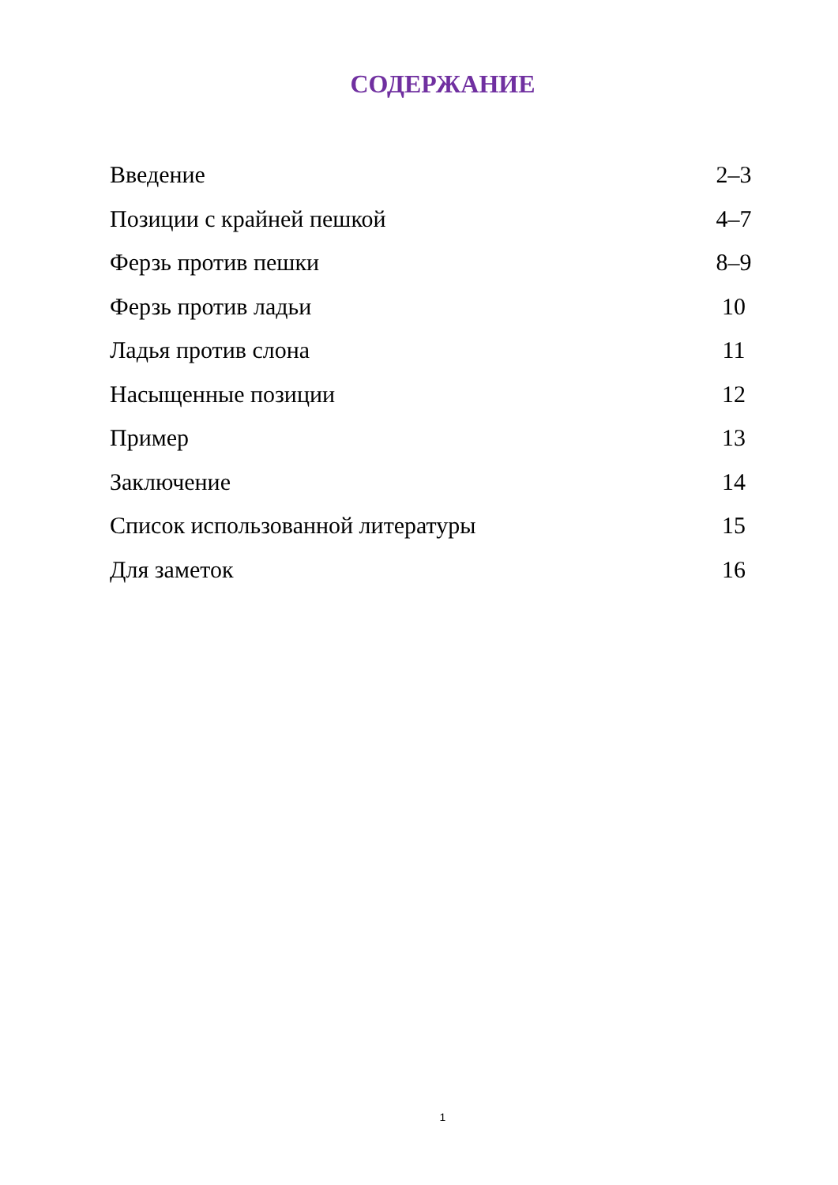СОДЕРЖАНИЕ
Введение 2–3
Позиции с крайней пешкой 4–7
Ферзь против пешки 8–9
Ферзь против ладьи 10
Ладья против слона 11
Насыщенные позиции 12
Пример 13
Заключение 14
Список использованной литературы 15
Для заметок 16
1